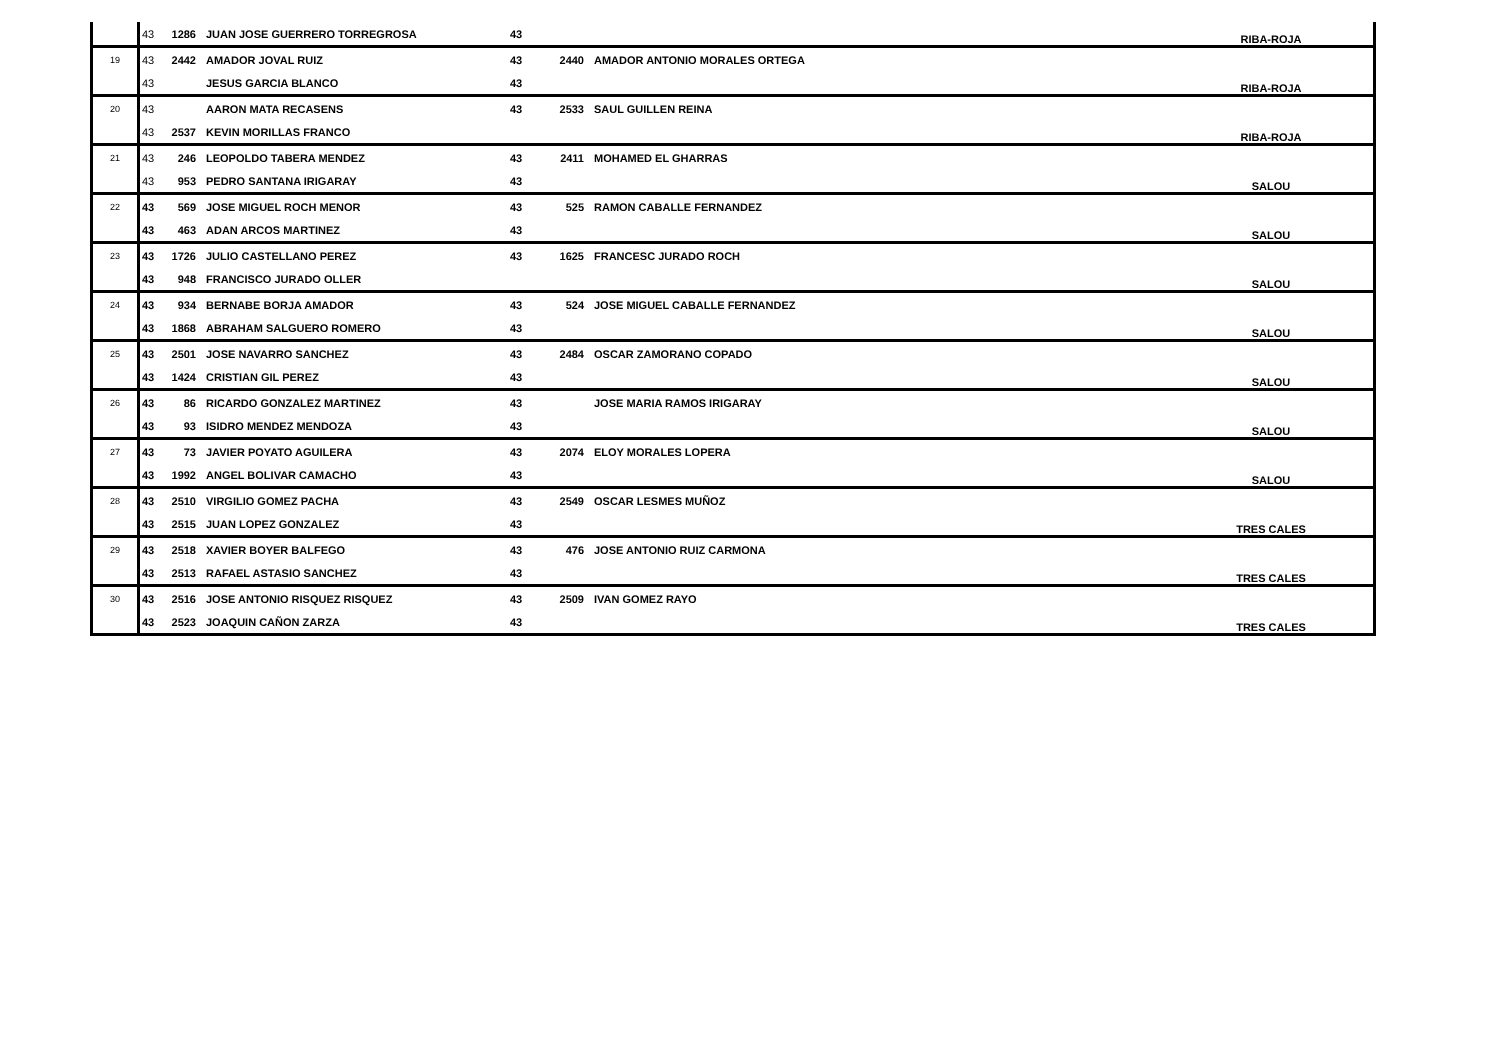| | 43 | 1286 | JUAN JOSE GUERRERO TORREGROSA | 43 | | | RIBA-ROJA |
| 19 | 43 | 2442 | AMADOR JOVAL RUIZ | 43 | 2440 | AMADOR ANTONIO MORALES ORTEGA | |
| | 43 | | JESUS GARCIA BLANCO | 43 | | | RIBA-ROJA |
| 20 | 43 | | AARON MATA RECASENS | 43 | 2533 | SAUL GUILLEN REINA | |
| | 43 | 2537 | KEVIN MORILLAS FRANCO | | | | RIBA-ROJA |
| 21 | 43 | 246 | LEOPOLDO TABERA MENDEZ | 43 | 2411 | MOHAMED EL GHARRAS | |
| | 43 | 953 | PEDRO SANTANA IRIGARAY | 43 | | | SALOU |
| 22 | 43 | 569 | JOSE MIGUEL ROCH MENOR | 43 | 525 | RAMON CABALLE FERNANDEZ | |
| | 43 | 463 | ADAN ARCOS MARTINEZ | 43 | | | SALOU |
| 23 | 43 | 1726 | JULIO CASTELLANO PEREZ | 43 | 1625 | FRANCESC JURADO ROCH | |
| | 43 | 948 | FRANCISCO JURADO OLLER | | | | SALOU |
| 24 | 43 | 934 | BERNABE BORJA AMADOR | 43 | 524 | JOSE MIGUEL CABALLE FERNANDEZ | |
| | 43 | 1868 | ABRAHAM SALGUERO ROMERO | 43 | | | SALOU |
| 25 | 43 | 2501 | JOSE NAVARRO SANCHEZ | 43 | 2484 | OSCAR ZAMORANO COPADO | |
| | 43 | 1424 | CRISTIAN GIL PEREZ | 43 | | | SALOU |
| 26 | 43 | 86 | RICARDO GONZALEZ MARTINEZ | 43 | | JOSE MARIA RAMOS IRIGARAY | |
| | 43 | 93 | ISIDRO MENDEZ MENDOZA | 43 | | | SALOU |
| 27 | 43 | 73 | JAVIER POYATO AGUILERA | 43 | 2074 | ELOY MORALES LOPERA | |
| | 43 | 1992 | ANGEL BOLIVAR CAMACHO | 43 | | | SALOU |
| 28 | 43 | 2510 | VIRGILIO GOMEZ PACHA | 43 | 2549 | OSCAR LESMES MUÑOZ | |
| | 43 | 2515 | JUAN LOPEZ GONZALEZ | 43 | | | TRES CALES |
| 29 | 43 | 2518 | XAVIER BOYER BALFEGO | 43 | 476 | JOSE ANTONIO RUIZ CARMONA | |
| | 43 | 2513 | RAFAEL ASTASIO SANCHEZ | 43 | | | TRES CALES |
| 30 | 43 | 2516 | JOSE ANTONIO RISQUEZ RISQUEZ | 43 | 2509 | IVAN GOMEZ RAYO | |
| | 43 | 2523 | JOAQUIN CAÑON ZARZA | 43 | | | TRES CALES |